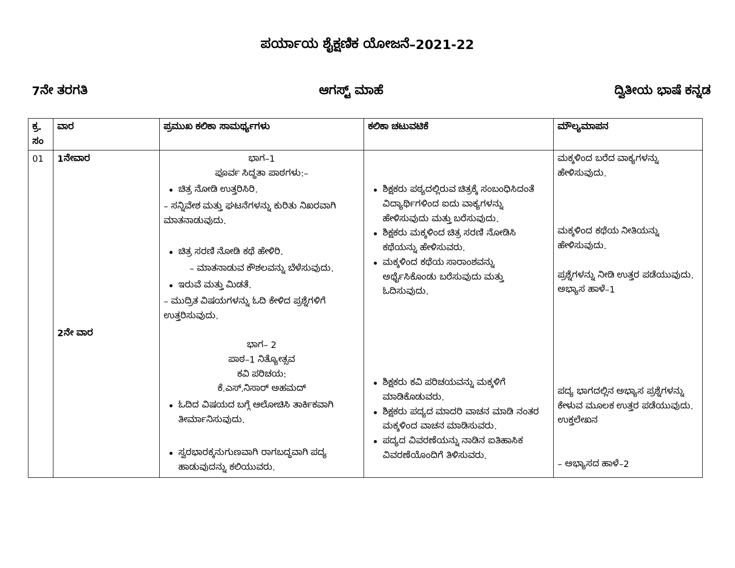ಪರ್ಯಾಯ ಶೈಕ್ಷಣಿಕ ಯೋಜನೆ–2021-22
7ನೇ ತರಗತಿ ಆಗಸ್ಟ್ ಮಾಹೆ ದ್ವಿತೀಯ ಭಾಷೆ ಕನ್ನಡ
| ಕ್ರ. ಸಂ | ವಾರ | ಪ್ರಮುಖ ಕಲಿಕಾ ಸಾಮರ್ಥ್ಯಗಳು | ಕಲಿಕಾ ಚಟುವಟಿಕೆ | ಮೌಲ್ಯಮಾಪನ |
| --- | --- | --- | --- | --- |
| 01 | 1ನೇವಾರ 2ನೇ ವಾರ | ಭಾಗ–1 ಪೂರ್ವ ಸಿದ್ಧತಾ ಪಾಠಗಳು:– ಚಿತ್ರ ನೋಡಿ ಉತ್ತರಿಸಿರಿ. – ಸನ್ನಿವೇಶ ಮತ್ತು ಘಟನೆಗಳನ್ನು ಕುರಿತು ನಿಖರವಾಗಿ ಮಾತನಾಡುವುದು. ಚಿತ್ರ ಸರಣಿ ನೋಡಿ ಕಥೆ ಹೇಳಿರಿ. – ಮಾತನಾಡುವ ಕೌಶಲವನ್ನು ಬೆಳೆಸುವುದು. ಇರುವೆ ಮತ್ತು ಮಿಡತೆ. – ಮುದ್ರಿತ ವಿಷಯಗಳನ್ನು ಓದಿ ಕೇಳಿದ ಪ್ರಶ್ನೆಗಳಿಗೆ ಉತ್ತರಿಸುವುದು. ಭಾಗ– 2 ಪಾಠ–1 ನಿತ್ಯೋತ್ಸವ ಕವಿ ಪರಿಚಯ: ಕೆ.ಎಸ್.ನಿಸಾರ್ ಅಹಮದ್ ಓದಿದ ವಿಷಯದ ಬಗ್ಗೆ ಆಲೋಚಿಸಿ ತಾರ್ಕಿಕವಾಗಿ ತೀರ್ಮಾನಿಸುವುದು. ಸ್ವರಭಾರಕ್ಕನುಗುಣವಾಗಿ ರಾಗಬದ್ಧವಾಗಿ ಪದ್ಯ ಹಾಡುವುದನ್ನು ಕಲಿಯುವರು. | ಶಿಕ್ಷಕರು ಪಠ್ಯದಲ್ಲಿರುವ ಚಿತ್ರಕ್ಕೆ ಸಂಬಂಧಿಸಿದಂತೆ ವಿದ್ಯಾರ್ಥಿಗಳಿಂದ ಐದು ವಾಕ್ಯಗಳನ್ನು ಹೇಳಿಸುವುದು ಮತ್ತು ಬರೆಸುವುದು. ಶಿಕ್ಷಕರು ಮಕ್ಕಳಿಂದ ಚಿತ್ರ ಸರಣಿ ನೋಡಿಸಿ ಕಥೆಯನ್ನು ಹೇಳಿಸುವರು. ಮಕ್ಕಳಿಂದ ಕಥೆಯ ಸಾರಾಂಶವನ್ನು ಅರ್ಥೈಸಿಕೊಂಡು ಬರೆಸುವುದು ಮತ್ತು ಓದಿಸುವುದು. ಶಿಕ್ಷಕರು ಕವಿ ಪರಿಚಯವನ್ನು ಮಕ್ಕಳಿಗೆ ಮಾಡಿಕೊಡುವರು. ಶಿಕ್ಷಕರು ಪದ್ಯದ ಮಾದರಿ ವಾಚನ ಮಾಡಿ ನಂತರ ಮಕ್ಕಳಿಂದ ವಾಚನ ಮಾಡಿಸುವರು. ಪದ್ಯದ ವಿವರಣೆಯನ್ನು ನಾಡಿನ ಐತಿಹಾಸಿಕ ವಿವರಣೆಯೊಂದಿಗೆ ತಿಳಿಸುವರು. | ಮಕ್ಕಳಿಂದ ಬರೆದ ವಾಕ್ಯಗಳನ್ನು ಹೇಳಿಸುವುದು. ಮಕ್ಕಳಿಂದ ಕಥೆಯ ನೀತಿಯನ್ನು ಹೇಳಿಸುವುದು. ಪ್ರಶ್ನೆಗಳನ್ನು ನೀಡಿ ಉತ್ತರ ಪಡೆಯುವುದು. ಅಭ್ಯಾಸ ಹಾಳೆ–1 ಪದ್ಯ ಭಾಗದಲ್ಲಿನ ಅಭ್ಯಾಸ ಪ್ರಶ್ನೆಗಳನ್ನು ಕೇಳುವ ಮೂಲಕ ಉತ್ತರ ಪಡೆಯುವುದು. ಉಕ್ತಲೇಖನ – ಅಭ್ಯಾಸದ ಹಾಳೆ–2 |